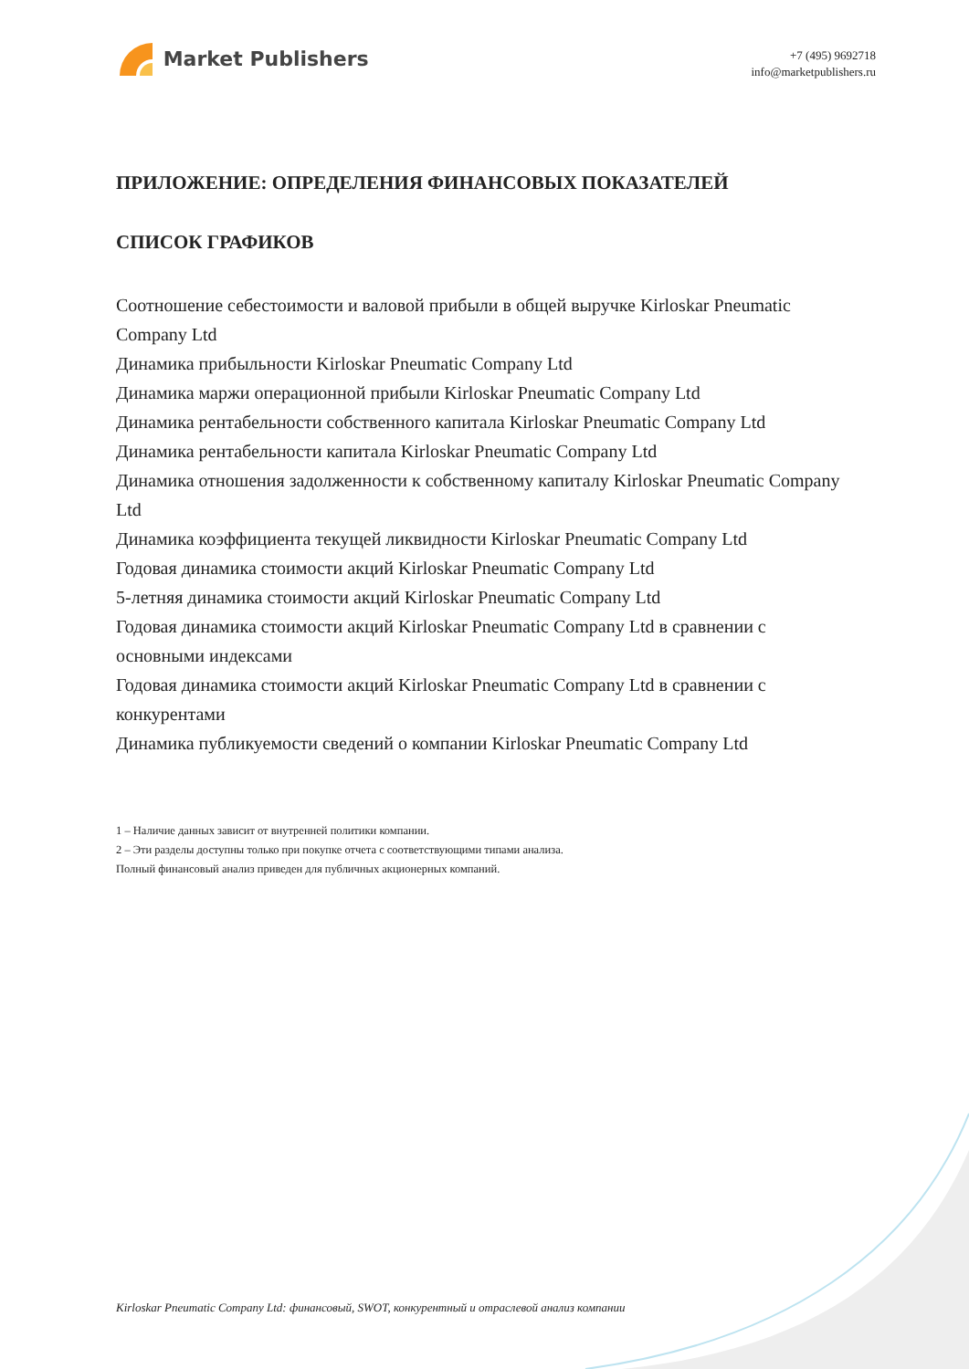Market Publishers
+7 (495) 9692718
info@marketpublishers.ru
ПРИЛОЖЕНИЕ: ОПРЕДЕЛЕНИЯ ФИНАНСОВЫХ ПОКАЗАТЕЛЕЙ
СПИСОК ГРАФИКОВ
Соотношение себестоимости и валовой прибыли в общей выручке Kirloskar Pneumatic Company Ltd
Динамика прибыльности Kirloskar Pneumatic Company Ltd
Динамика маржи операционной прибыли Kirloskar Pneumatic Company Ltd
Динамика рентабельности собственного капитала Kirloskar Pneumatic Company Ltd
Динамика рентабельности капитала Kirloskar Pneumatic Company Ltd
Динамика отношения задолженности к собственному капиталу Kirloskar Pneumatic Company Ltd
Динамика коэффициента текущей ликвидности Kirloskar Pneumatic Company Ltd
Годовая динамика стоимости акций Kirloskar Pneumatic Company Ltd
5-летняя динамика стоимости акций Kirloskar Pneumatic Company Ltd
Годовая динамика стоимости акций Kirloskar Pneumatic Company Ltd в сравнении с основными индексами
Годовая динамика стоимости акций Kirloskar Pneumatic Company Ltd в сравнении с конкурентами
Динамика публикуемости сведений о компании Kirloskar Pneumatic Company Ltd
1 – Наличие данных зависит от внутренней политики компании.
2 – Эти разделы доступны только при покупке отчета с соответствующими типами анализа.
Полный финансовый анализ приведен для публичных акционерных компаний.
Kirloskar Pneumatic Company Ltd: финансовый, SWOT, конкурентный и отраслевой анализ компании